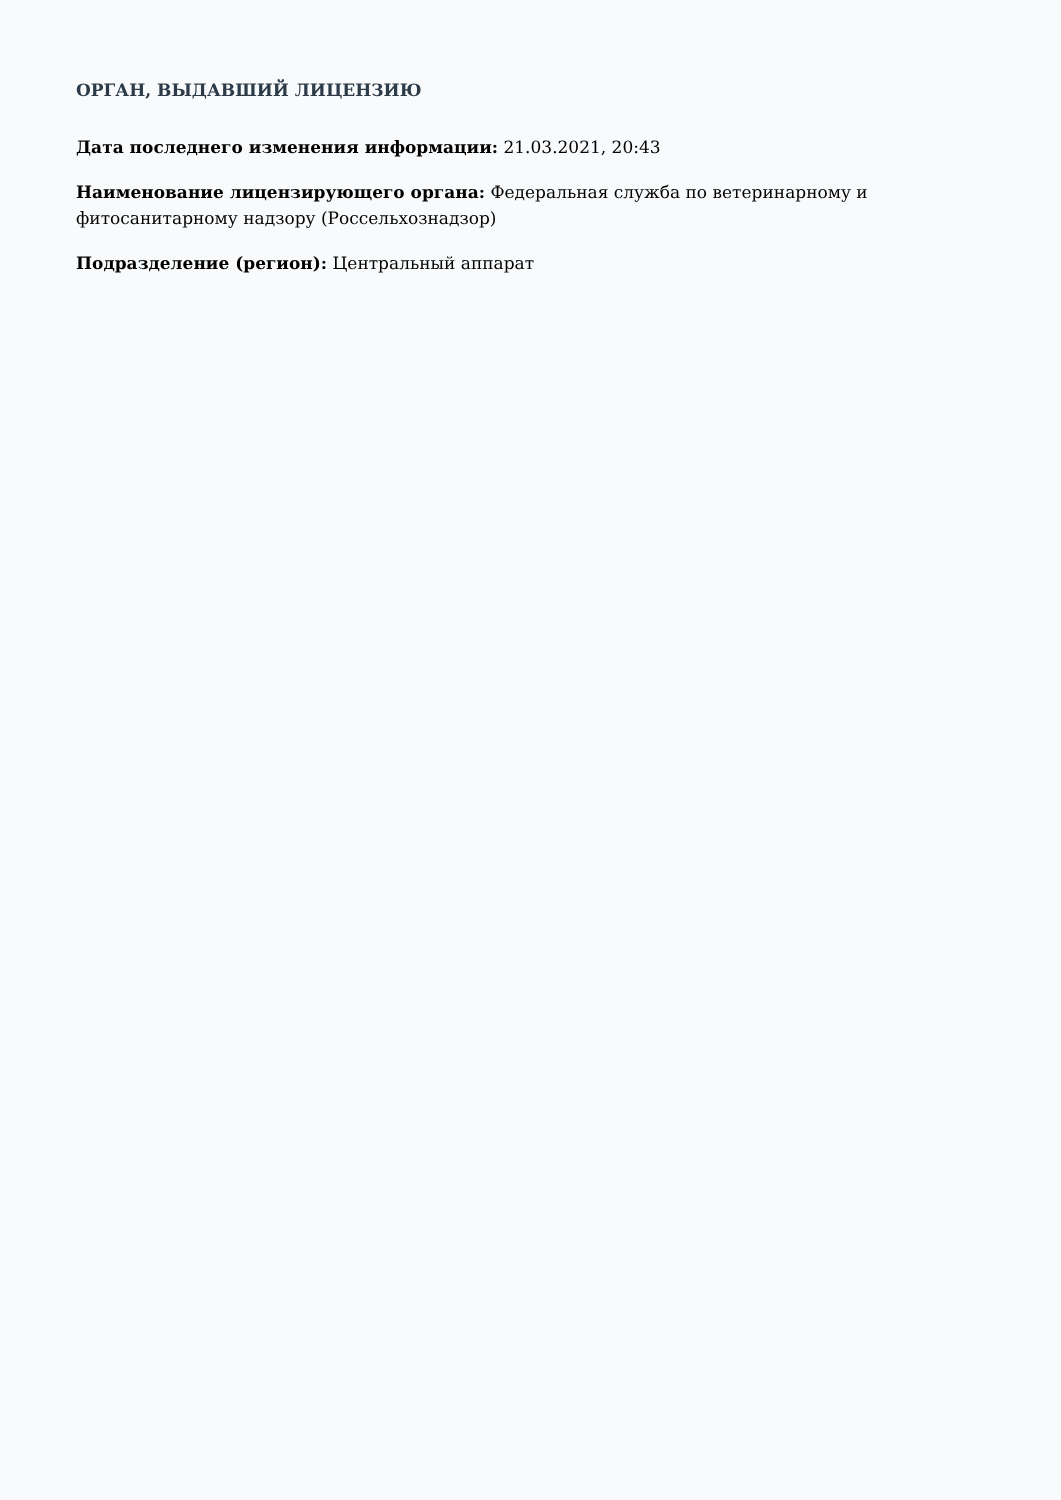ОРГАН, ВЫДАВШИЙ ЛИЦЕНЗИЮ
Дата последнего изменения информации: 21.03.2021, 20:43
Наименование лицензирующего органа: Федеральная служба по ветеринарному и фитосанитарному надзору (Россельхознадзор)
Подразделение (регион): Центральный аппарат